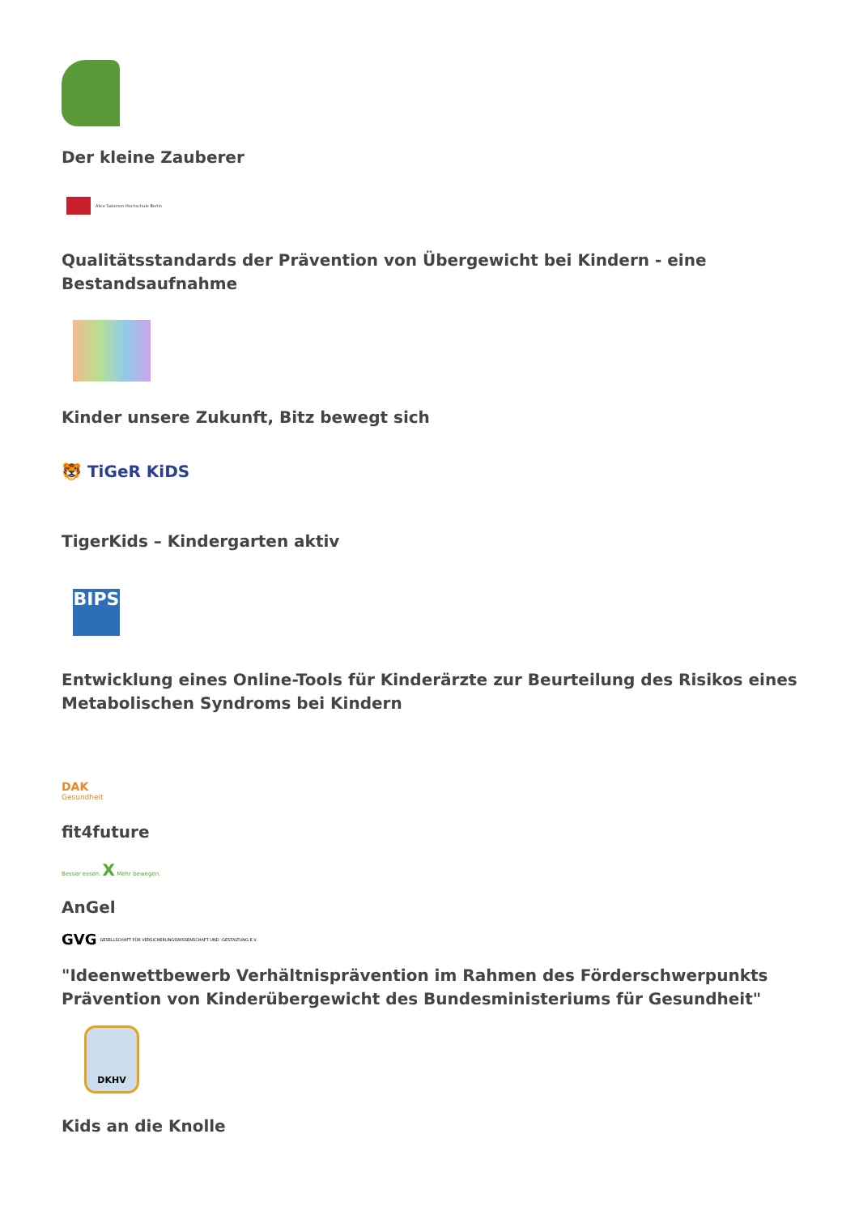Der kleine Zauberer
Alice Salomon Hochschule Berlin
Qualitätsstandards der Prävention von Übergewicht bei Kindern - eine Bestandsaufnahme
Kinder unsere Zukunft, Bitz bewegt sich
🐯 TiGeR KiDS
TigerKids – Kindergarten aktiv
BIPS
Entwicklung eines Online-Tools für Kinderärzte zur Beurteilung des Risikos eines Metabolischen Syndroms bei Kindern
DAK
Gesundheit
fit4future
Besser essen. X Mehr bewegen.
AnGel
GVG GESELLSCHAFT FÜR VERSICHERUNGSWISSENSCHAFT UND -GESTALTUNG E.V.
"Ideenwettbewerb Verhältnisprävention im Rahmen des Förderschwerpunkts Prävention von Kinderübergewicht des Bundesministeriums für Gesundheit"
DKHV
Kids an die Knolle